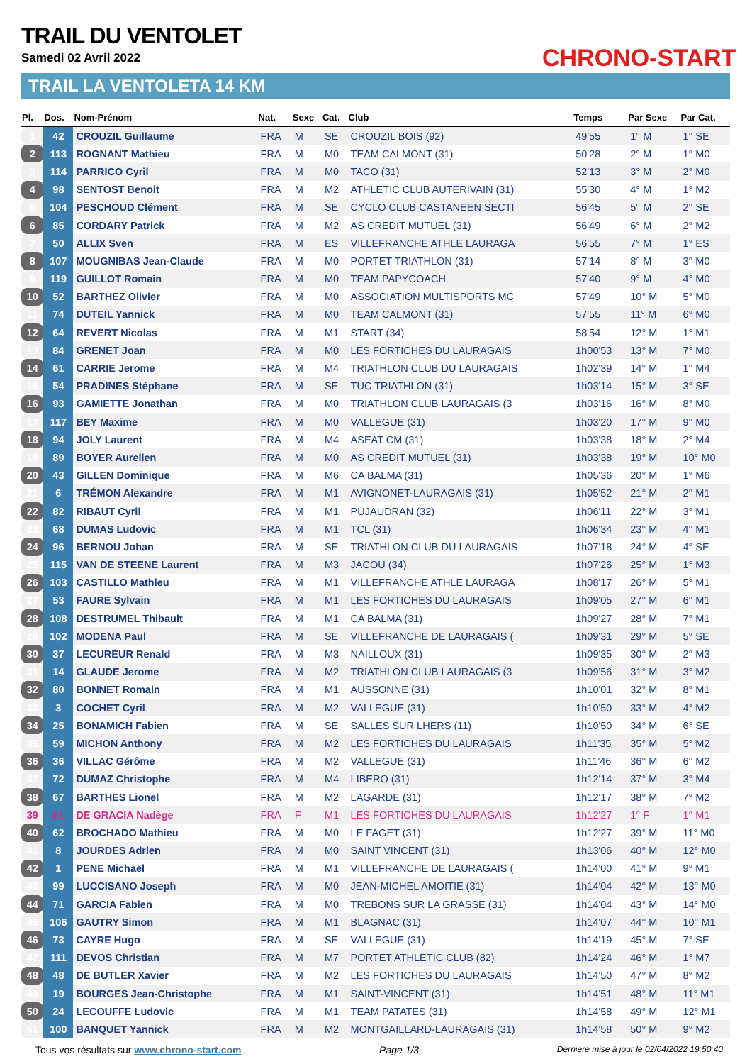TRAIL DU VENTOLET
Samedi 02 Avril 2022
TRAIL LA VENTOLETA 14 KM
CHRONO-START
| Pl. | Dos. | Nom-Prénom | Nat. | Sexe | Cat. | Club | Temps | Par Sexe | Par Cat. |
| --- | --- | --- | --- | --- | --- | --- | --- | --- | --- |
| 1 | 42 | CROUZIL Guillaume | FRA | M | SE | CROUZIL BOIS (92) | 49'55 | 1° M | 1° SE |
| 2 | 113 | ROGNANT Mathieu | FRA | M | M0 | TEAM CALMONT (31) | 50'28 | 2° M | 1° M0 |
| 3 | 114 | PARRICO Cyril | FRA | M | M0 | TACO (31) | 52'13 | 3° M | 2° M0 |
| 4 | 98 | SENTOST Benoit | FRA | M | M2 | ATHLETIC CLUB AUTERIVAIN (31) | 55'30 | 4° M | 1° M2 |
| 5 | 104 | PESCHOUD Clément | FRA | M | SE | CYCLO CLUB CASTANEEN SECTI | 56'45 | 5° M | 2° SE |
| 6 | 85 | CORDARY Patrick | FRA | M | M2 | AS CREDIT MUTUEL (31) | 56'49 | 6° M | 2° M2 |
| 7 | 50 | ALLIX Sven | FRA | M | ES | VILLEFRANCHE ATHLE LAURAGA | 56'55 | 7° M | 1° ES |
| 8 | 107 | MOUGNIBAS Jean-Claude | FRA | M | M0 | PORTET TRIATHLON (31) | 57'14 | 8° M | 3° M0 |
| 9 | 119 | GUILLOT Romain | FRA | M | M0 | TEAM PAPYCOACH | 57'40 | 9° M | 4° M0 |
| 10 | 52 | BARTHEZ Olivier | FRA | M | M0 | ASSOCIATION MULTISPORTS MC | 57'49 | 10° M | 5° M0 |
| 11 | 74 | DUTEIL Yannick | FRA | M | M0 | TEAM CALMONT (31) | 57'55 | 11° M | 6° M0 |
| 12 | 64 | REVERT Nicolas | FRA | M | M1 | START (34) | 58'54 | 12° M | 1° M1 |
| 13 | 84 | GRENET Joan | FRA | M | M0 | LES FORTICHES DU LAURAGAIS | 1h00'53 | 13° M | 7° M0 |
| 14 | 61 | CARRIE Jerome | FRA | M | M4 | TRIATHLON CLUB DU LAURAGAIS | 1h02'39 | 14° M | 1° M4 |
| 15 | 54 | PRADINES Stéphane | FRA | M | SE | TUC TRIATHLON (31) | 1h03'14 | 15° M | 3° SE |
| 16 | 93 | GAMIETTE Jonathan | FRA | M | M0 | TRIATHLON CLUB LAURAGAIS (3 | 1h03'16 | 16° M | 8° M0 |
| 17 | 117 | BEY Maxime | FRA | M | M0 | VALLEGUE (31) | 1h03'20 | 17° M | 9° M0 |
| 18 | 94 | JOLY Laurent | FRA | M | M4 | ASEAT CM (31) | 1h03'38 | 18° M | 2° M4 |
| 19 | 89 | BOYER Aurelien | FRA | M | M0 | AS CREDIT MUTUEL (31) | 1h03'38 | 19° M | 10° M0 |
| 20 | 43 | GILLEN Dominique | FRA | M | M6 | CA BALMA (31) | 1h05'36 | 20° M | 1° M6 |
| 21 | 6 | TRÉMON Alexandre | FRA | M | M1 | AVIGNONET-LAURAGAIS (31) | 1h05'52 | 21° M | 2° M1 |
| 22 | 82 | RIBAUT Cyril | FRA | M | M1 | PUJAUDRAN (32) | 1h06'11 | 22° M | 3° M1 |
| 23 | 68 | DUMAS Ludovic | FRA | M | M1 | TCL (31) | 1h06'34 | 23° M | 4° M1 |
| 24 | 96 | BERNOU Johan | FRA | M | SE | TRIATHLON CLUB DU LAURAGAIS | 1h07'18 | 24° M | 4° SE |
| 25 | 115 | VAN DE STEENE Laurent | FRA | M | M3 | JACOU (34) | 1h07'26 | 25° M | 1° M3 |
| 26 | 103 | CASTILLO Mathieu | FRA | M | M1 | VILLEFRANCHE ATHLE LAURAGA | 1h08'17 | 26° M | 5° M1 |
| 27 | 53 | FAURE Sylvain | FRA | M | M1 | LES FORTICHES DU LAURAGAIS | 1h09'05 | 27° M | 6° M1 |
| 28 | 108 | DESTRUMEL Thibault | FRA | M | M1 | CA BALMA (31) | 1h09'27 | 28° M | 7° M1 |
| 29 | 102 | MODENA Paul | FRA | M | SE | VILLEFRANCHE DE LAURAGAIS ( | 1h09'31 | 29° M | 5° SE |
| 30 | 37 | LECUREUR Renald | FRA | M | M3 | NAILLOUX (31) | 1h09'35 | 30° M | 2° M3 |
| 31 | 14 | GLAUDE Jerome | FRA | M | M2 | TRIATHLON CLUB LAURAGAIS (3 | 1h09'56 | 31° M | 3° M2 |
| 32 | 80 | BONNET Romain | FRA | M | M1 | AUSSONNE (31) | 1h10'01 | 32° M | 8° M1 |
| 33 | 3 | COCHET Cyril | FRA | M | M2 | VALLEGUE (31) | 1h10'50 | 33° M | 4° M2 |
| 34 | 25 | BONAMICH Fabien | FRA | M | SE | SALLES SUR LHERS (11) | 1h10'50 | 34° M | 6° SE |
| 35 | 59 | MICHON Anthony | FRA | M | M2 | LES FORTICHES DU LAURAGAIS | 1h11'35 | 35° M | 5° M2 |
| 36 | 36 | VILLAC Gérôme | FRA | M | M2 | VALLEGUE (31) | 1h11'46 | 36° M | 6° M2 |
| 37 | 72 | DUMAZ Christophe | FRA | M | M4 | LIBERO (31) | 1h12'14 | 37° M | 3° M4 |
| 38 | 67 | BARTHES Lionel | FRA | M | M2 | LAGARDE (31) | 1h12'17 | 38° M | 7° M2 |
| 39 | 81 | DE GRACIA Nadège | FRA | F | M1 | LES FORTICHES DU LAURAGAIS | 1h12'27 | 1° F | 1° M1 |
| 40 | 62 | BROCHADO Mathieu | FRA | M | M0 | LE FAGET (31) | 1h12'27 | 39° M | 11° M0 |
| 41 | 8 | JOURDES Adrien | FRA | M | M0 | SAINT VINCENT (31) | 1h13'06 | 40° M | 12° M0 |
| 42 | 1 | PENE Michaël | FRA | M | M1 | VILLEFRANCHE DE LAURAGAIS ( | 1h14'00 | 41° M | 9° M1 |
| 43 | 99 | LUCCISANO Joseph | FRA | M | M0 | JEAN-MICHEL AMOITIE (31) | 1h14'04 | 42° M | 13° M0 |
| 44 | 71 | GARCIA Fabien | FRA | M | M0 | TREBONS SUR LA GRASSE (31) | 1h14'04 | 43° M | 14° M0 |
| 45 | 106 | GAUTRY Simon | FRA | M | M1 | BLAGNAC (31) | 1h14'07 | 44° M | 10° M1 |
| 46 | 73 | CAYRE Hugo | FRA | M | SE | VALLEGUE (31) | 1h14'19 | 45° M | 7° SE |
| 47 | 111 | DEVOS Christian | FRA | M | M7 | PORTET ATHLETIC CLUB (82) | 1h14'24 | 46° M | 1° M7 |
| 48 | 48 | DE BUTLER Xavier | FRA | M | M2 | LES FORTICHES DU LAURAGAIS | 1h14'50 | 47° M | 8° M2 |
| 49 | 19 | BOURGES Jean-Christophe | FRA | M | M1 | SAINT-VINCENT (31) | 1h14'51 | 48° M | 11° M1 |
| 50 | 24 | LECOUFFE Ludovic | FRA | M | M1 | TEAM PATATES (31) | 1h14'58 | 49° M | 12° M1 |
| 51 | 100 | BANQUET Yannick | FRA | M | M2 | MONTGAILLARD-LAURAGAIS (31) | 1h14'58 | 50° M | 9° M2 |
Tous vos résultats sur www.chrono-start.com Page 1/3 Dernière mise à jour le 02/04/2022 19:50:40